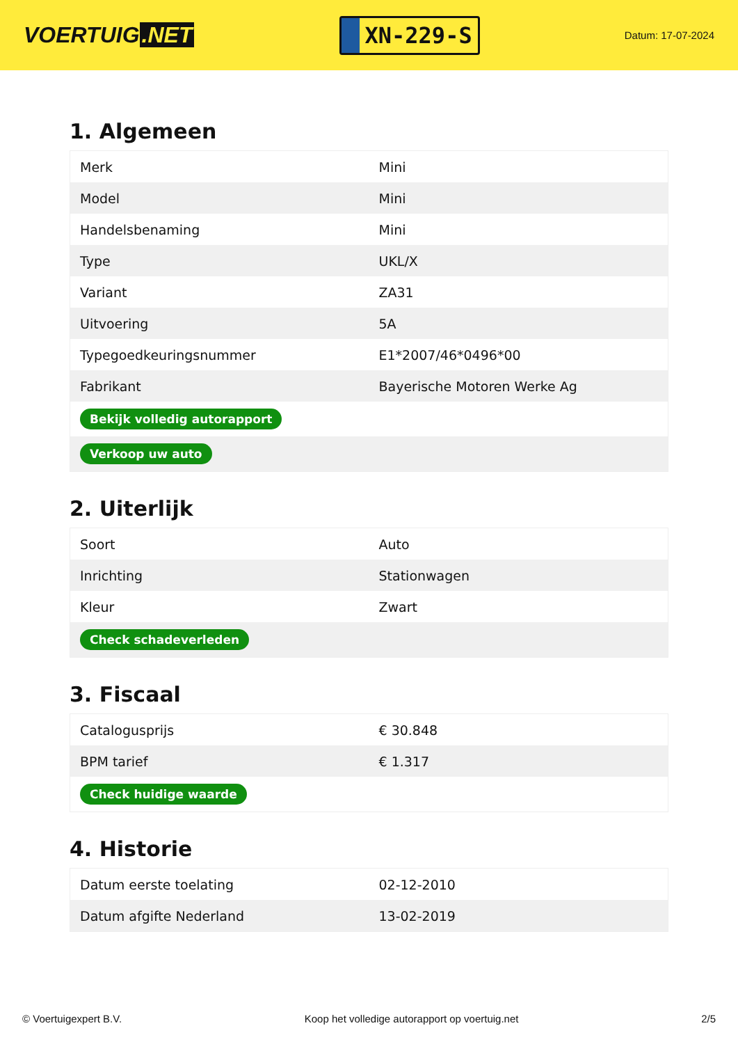VOERTUIG.NET
XN-229-S
Datum: 17-07-2024
1. Algemeen
| Merk | Mini |
| Model | Mini |
| Handelsbenaming | Mini |
| Type | UKL/X |
| Variant | ZA31 |
| Uitvoering | 5A |
| Typegoedkeuringsnummer | E1*2007/46*0496*00 |
| Fabrikant | Bayerische Motoren Werke Ag |
| Bekijk volledig autorapport | |
| Verkoop uw auto | |
2. Uiterlijk
| Soort | Auto |
| Inrichting | Stationwagen |
| Kleur | Zwart |
| Check schadeverleden | |
3. Fiscaal
| Catalogusprijs | € 30.848 |
| BPM tarief | € 1.317 |
| Check huidige waarde | |
4. Historie
| Datum eerste toelating | 02-12-2010 |
| Datum afgifte Nederland | 13-02-2019 |
© Voertuigexpert B.V. Koop het volledige autorapport op voertuig.net 2/5